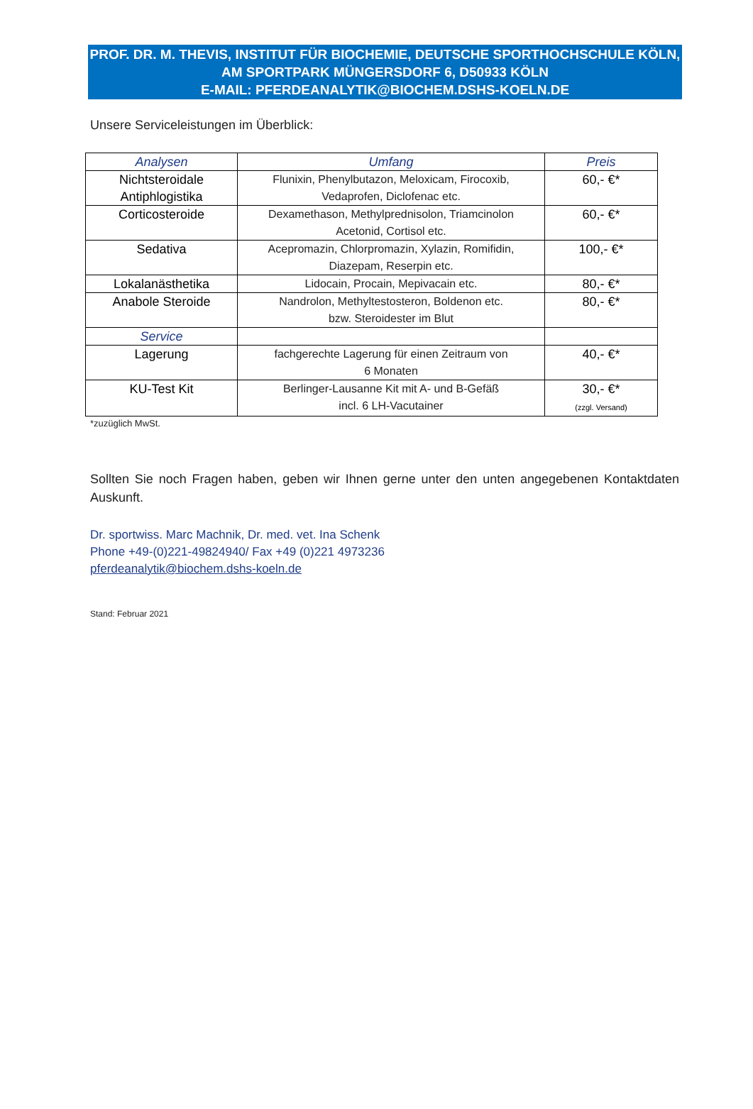PROF. DR. M. THEVIS, INSTITUT FÜR BIOCHEMIE, DEUTSCHE SPORTHOCHSCHULE KÖLN,
AM SPORTPARK MÜNGERSDORF 6, D50933 KÖLN
E-MAIL: PFERDEANALYTIK@BIOCHEM.DSHS-KOELN.DE
Unsere Serviceleistungen im Überblick:
| Analysen | Umfang | Preis |
| --- | --- | --- |
| Nichtsteroidale Antiphlogistika | Flunixin, Phenylbutazon, Meloxicam, Firocoxib, Vedaprofen, Diclofenac etc. | 60,- €* |
| Corticosteroide | Dexamethason, Methylprednisolon, Triamcinolon Acetonid, Cortisol etc. | 60,- €* |
| Sedativa | Acepromazin, Chlorpromazin, Xylazin, Romifidin, Diazepam, Reserpin etc. | 100,- €* |
| Lokalanästhetika | Lidocain, Procain, Mepivacain etc. | 80,- €* |
| Anabole Steroide | Nandrolon, Methyltestosteron, Boldenon etc. bzw. Steroidester im Blut | 80,- €* |
| Service | | |
| Lagerung | fachgerechte Lagerung für einen Zeitraum von 6 Monaten | 40,- €* |
| KU-Test Kit | Berlinger-Lausanne Kit mit A- und B-Gefäß incl. 6 LH-Vacutainer | 30,- €* (zzgl. Versand) |
*zuzüglich MwSt.
Sollten Sie noch Fragen haben, geben wir Ihnen gerne unter den unten angegebenen Kontaktdaten Auskunft.
Dr. sportwiss. Marc Machnik, Dr. med. vet. Ina Schenk
Phone +49-(0)221-49824940/ Fax +49 (0)221 4973236
pferdeanalytik@biochem.dshs-koeln.de
Stand: Februar 2021